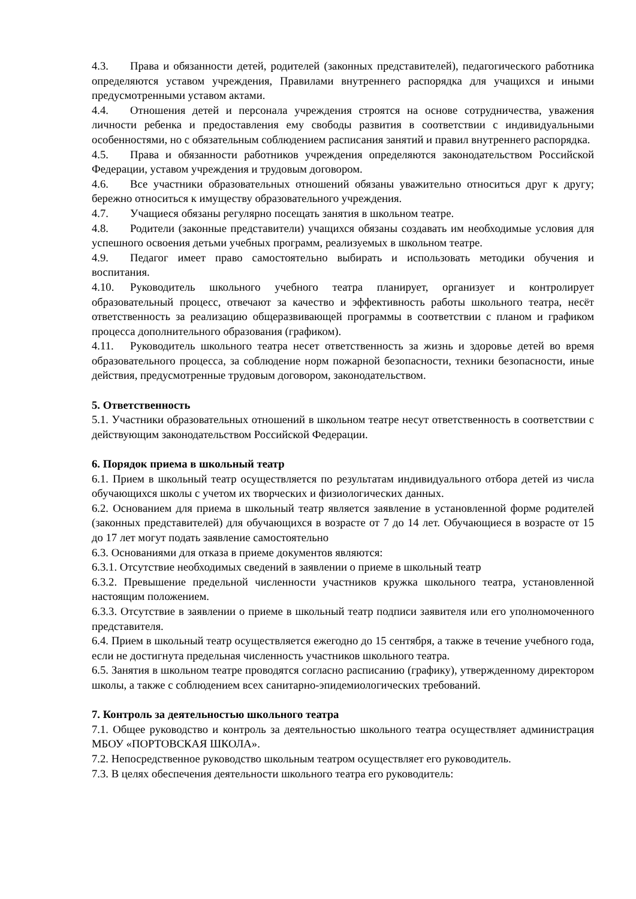4.3. Права и обязанности детей, родителей (законных представителей), педагогического работника определяются уставом учреждения, Правилами внутреннего распорядка для учащихся и иными предусмотренными уставом актами.
4.4. Отношения детей и персонала учреждения строятся на основе сотрудничества, уважения личности ребенка и предоставления ему свободы развития в соответствии с индивидуальными особенностями, но с обязательным соблюдением расписания занятий и правил внутреннего распорядка.
4.5. Права и обязанности работников учреждения определяются законодательством Российской Федерации, уставом учреждения и трудовым договором.
4.6. Все участники образовательных отношений обязаны уважительно относиться друг к другу; бережно относиться к имуществу образовательного учреждения.
4.7. Учащиеся обязаны регулярно посещать занятия в школьном театре.
4.8. Родители (законные представители) учащихся обязаны создавать им необходимые условия для успешного освоения детьми учебных программ, реализуемых в школьном театре.
4.9. Педагог имеет право самостоятельно выбирать и использовать методики обучения и воспитания.
4.10. Руководитель школьного учебного театра планирует, организует и контролирует образовательный процесс, отвечают за качество и эффективность работы школьного театра, несёт ответственность за реализацию общеразвивающей программы в соответствии с планом и графиком процесса дополнительного образования (графиком).
4.11. Руководитель школьного театра несет ответственность за жизнь и здоровье детей во время образовательного процесса, за соблюдение норм пожарной безопасности, техники безопасности, иные действия, предусмотренные трудовым договором, законодательством.
5. Ответственность
5.1. Участники образовательных отношений в школьном театре несут ответственность в соответствии с действующим законодательством Российской Федерации.
6. Порядок приема в школьный театр
6.1. Прием в школьный театр осуществляется по результатам индивидуального отбора детей из числа обучающихся школы с учетом их творческих и физиологических данных.
6.2. Основанием для приема в школьный театр является заявление в установленной форме родителей (законных представителей) для обучающихся в возрасте от 7 до 14 лет. Обучающиеся в возрасте от 15 до 17 лет могут подать заявление самостоятельно
6.3. Основаниями для отказа в приеме документов являются:
6.3.1. Отсутствие необходимых сведений в заявлении о приеме в школьный театр
6.3.2. Превышение предельной численности участников кружка школьного театра, установленной настоящим положением.
6.3.3. Отсутствие в заявлении о приеме в школьный театр подписи заявителя или его уполномоченного представителя.
6.4. Прием в школьный театр осуществляется ежегодно до 15 сентября, а также в течение учебного года, если не достигнута предельная численность участников школьного театра.
6.5. Занятия в школьном театре проводятся согласно расписанию (графику), утвержденному директором школы, а также с соблюдением всех санитарно-эпидемиологических требований.
7. Контроль за деятельностью школьного театра
7.1. Общее руководство и контроль за деятельностью школьного театра осуществляет администрация МБОУ «ПОРТОВСКАЯ ШКОЛА».
7.2. Непосредственное руководство школьным театром осуществляет его руководитель.
7.3. В целях обеспечения деятельности школьного театра его руководитель: